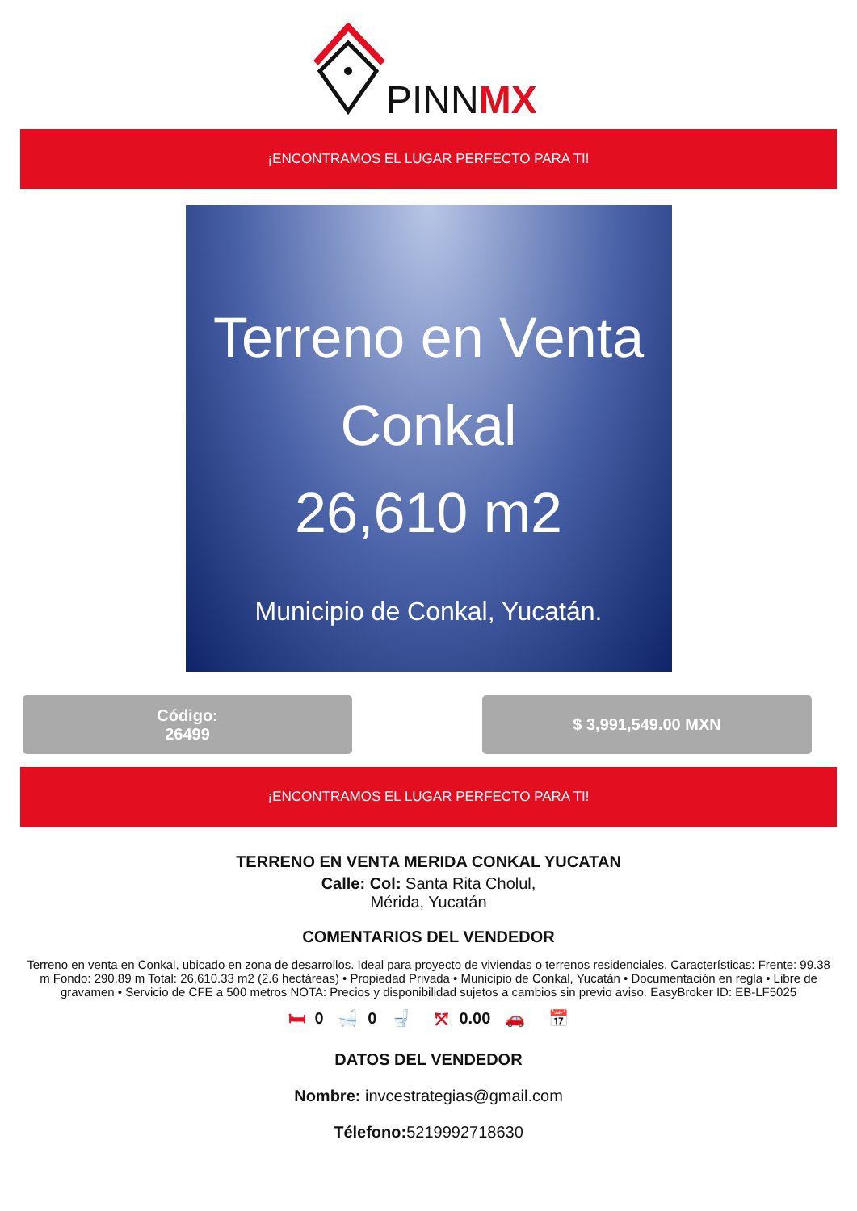PINNMX
¡ENCONTRAMOS EL LUGAR PERFECTO PARA TI!
Terreno en Venta
Conkal
26,610 m2
Municipio de Conkal, Yucatán.
Código:
26499
$ 3,991,549.00 MXN
¡ENCONTRAMOS EL LUGAR PERFECTO PARA TI!
TERRENO EN VENTA MERIDA CONKAL YUCATAN
Calle: Col: Santa Rita Cholul,
Mérida, Yucatán
COMENTARIOS DEL VENDEDOR
Terreno en venta en Conkal, ubicado en zona de desarrollos. Ideal para proyecto de viviendas o terrenos residenciales. Características: Frente: 99.38 m Fondo: 290.89 m Total: 26,610.33 m2 (2.6 hectáreas) • Propiedad Privada • Municipio de Conkal, Yucatán • Documentación en regla • Libre de gravamen • Servicio de CFE a 500 metros NOTA: Precios y disponibilidad sujetos a cambios sin previo aviso. EasyBroker ID: EB-LF5025
🛏 0 🛁 0 🚽 ⤧ 0.00 🚗 📅
DATOS DEL VENDEDOR
Nombre: invcestrategias@gmail.com
Télefono: 5219992718630